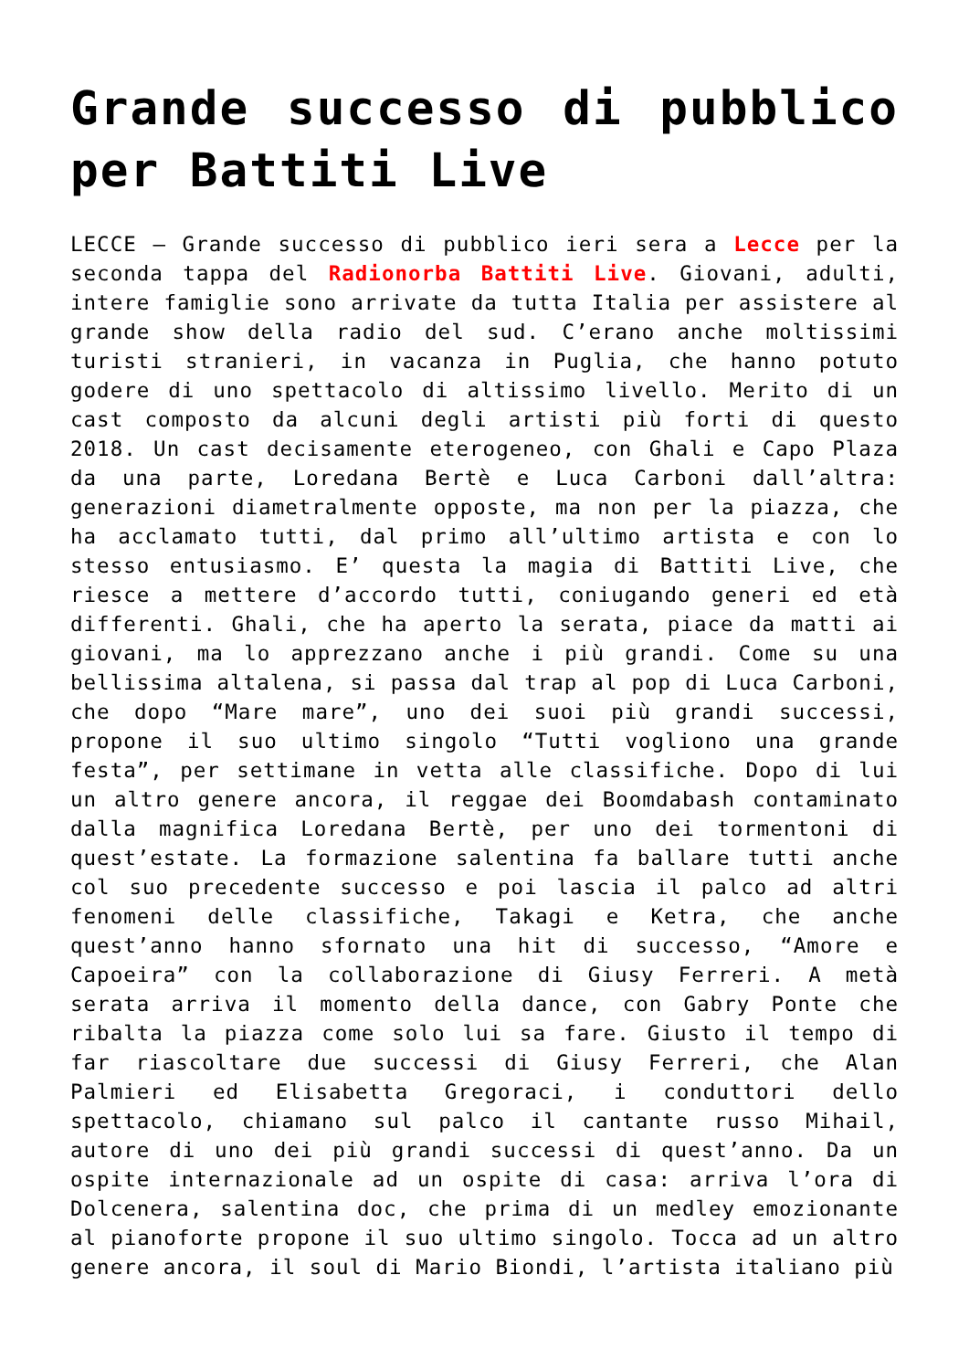Grande successo di pubblico per Battiti Live
LECCE – Grande successo di pubblico ieri sera a Lecce per la seconda tappa del Radionorba Battiti Live. Giovani, adulti, intere famiglie sono arrivate da tutta Italia per assistere al grande show della radio del sud. C’erano anche moltissimi turisti stranieri, in vacanza in Puglia, che hanno potuto godere di uno spettacolo di altissimo livello. Merito di un cast composto da alcuni degli artisti più forti di questo 2018. Un cast decisamente eterogeneo, con Ghali e Capo Plaza da una parte, Loredana Bertè e Luca Carboni dall’altra: generazioni diametralmente opposte, ma non per la piazza, che ha acclamato tutti, dal primo all’ultimo artista e con lo stesso entusiasmo. E’ questa la magia di Battiti Live, che riesce a mettere d’accordo tutti, coniugando generi ed età differenti. Ghali, che ha aperto la serata, piace da matti ai giovani, ma lo apprezzano anche i più grandi. Come su una bellissima altalena, si passa dal trap al pop di Luca Carboni, che dopo “Mare mare”, uno dei suoi più grandi successi, propone il suo ultimo singolo “Tutti vogliono una grande festa”, per settimane in vetta alle classifiche. Dopo di lui un altro genere ancora, il reggae dei Boomdabash contaminato dalla magnifica Loredana Bertè, per uno dei tormentoni di quest’estate. La formazione salentina fa ballare tutti anche col suo precedente successo e poi lascia il palco ad altri fenomeni delle classifiche, Takagi e Ketra, che anche quest’anno hanno sfornato una hit di successo, “Amore e Capoeira” con la collaborazione di Giusy Ferreri. A metà serata arriva il momento della dance, con Gabry Ponte che ribalta la piazza come solo lui sa fare. Giusto il tempo di far riascoltare due successi di Giusy Ferreri, che Alan Palmieri ed Elisabetta Gregoraci, i conduttori dello spettacolo, chiamano sul palco il cantante russo Mihail, autore di uno dei più grandi successi di quest’anno. Da un ospite internazionale ad un ospite di casa: arriva l’ora di Dolcenera, salentina doc, che prima di un medley emozionante al pianoforte propone il suo ultimo singolo. Tocca ad un altro genere ancora, il soul di Mario Biondi, l’artista italiano più